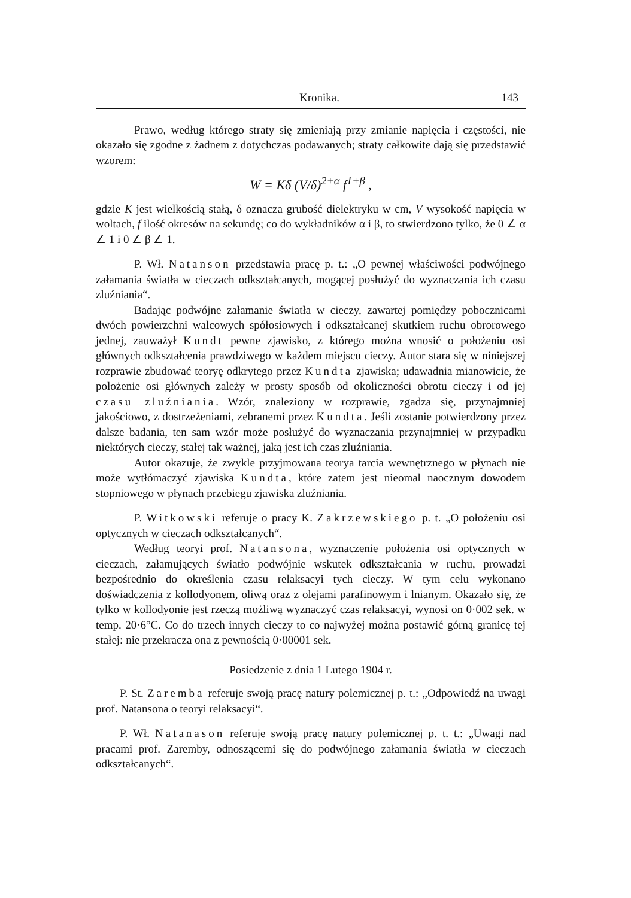Kronika. 143
Prawo, według którego straty się zmieniają przy zmianie napięcia i częstości, nie okazało się zgodne z żadnem z dotychczas podawanych; straty całkowite dają się przedstawić wzorem:
W = Kδ (V/δ)<sup>2+α</sup> f<sup>1+β</sup> ,
gdzie K jest wielkością stałą, δ oznacza grubość dielektryku w cm, V wysokość napięcia w woltach, f ilość okresów na sekundę; co do wykładników α i β, to stwierdzono tylko, że 0 ∠ α ∠ 1 i 0 ∠ β ∠ 1.
P. Wł. Natanson przedstawia pracę p. t.: „O pewnej właściwości podwójnego załamania światła w cieczach odkształcanych, mogącej posłużyć do wyznaczania ich czasu zluźniania“.
Badając podwójne załamanie światła w cieczy, zawartej pomiędzy pobocznicami dwóch powierzchni walcowych spółosiowych i odkształcanej skutkiem ruchu obrorowego jednej, zauważył Kundt pewne zjawisko, z którego można wnosić o położeniu osi głównych odkształcenia prawdziwego w każdem miejscu cieczy. Autor stara się w niniejszej rozprawie zbudować teoryę odkrytego przez Kundta zjawiska; udawadnia mianowicie, że położenie osi głównych zależy w prosty sposób od okoliczności obrotu cieczy i od jej czasu zluźniania. Wzór, znaleziony w rozprawie, zgadza się, przynajmniej jakościowo, z dostrzeżeniami, zebranemi przez Kundta. Jeśli zostanie potwierdzony przez dalsze badania, ten sam wzór może posłużyć do wyznaczania przynajmniej w przypadku niektórych cieczy, stałej tak ważnej, jaką jest ich czas zluźniania.
Autor okazuje, że zwykle przyjmowana teorya tarcia wewnętrznego w płynach nie może wytłómaczyć zjawiska Kundta, które zatem jest nieomal naocznym dowodem stopniowego w płynach przebiegu zjawiska zluźniania.
P. Witkowski referuje o pracy K. Zakrzewskiego p. t. „O położeniu osi optycznych w cieczach odkształcanych“.
Według teoryi prof. Natansona, wyznaczenie położenia osi optycznych w cieczach, załamujących światło podwójnie wskutek odkształcania w ruchu, prowadzi bezpośrednio do określenia czasu relaksacyi tych cieczy. W tym celu wykonano doświadczenia z kollodyonem, oliwą oraz z olejami parafinowym i lnianym. Okazało się, że tylko w kollodyonie jest rzeczą możliwą wyznaczyć czas relaksacyi, wynosi on 0·002 sek. w temp. 20·6°C. Co do trzech innych cieczy to co najwyżej można postawić górną granicę tej stałej: nie przekracza ona z pewnością 0·00001 sek.
Posiedzenie z dnia 1 Lutego 1904 r.
P. St. Zaremba referuje swoją pracę natury polemicznej p. t.: „Odpowiedź na uwagi prof. Natansona o teoryi relaksacyi“.
P. Wł. Natanason referuje swoją pracę natury polemicznej p. t. t.: „Uwagi nad pracami prof. Zaremby, odnoszącemi się do podwójnego załamania światła w cieczach odkształcanych“.